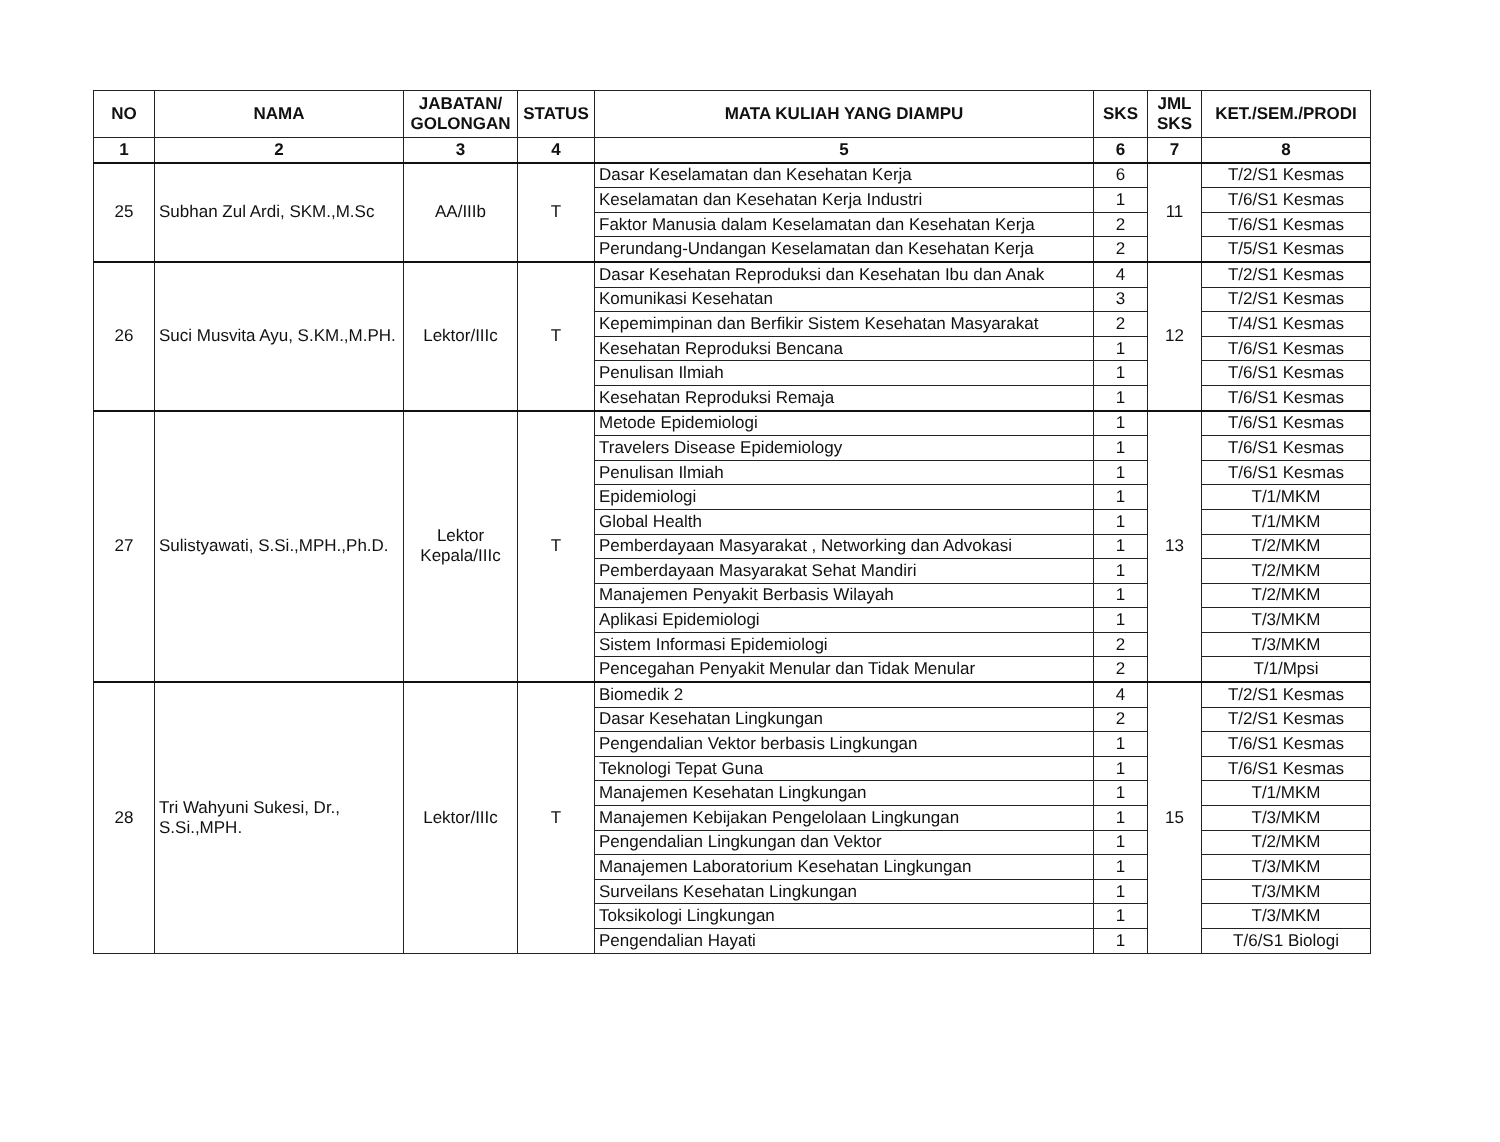| NO | NAMA | JABATAN/ GOLONGAN | STATUS | MATA KULIAH YANG DIAMPU | SKS | JML SKS | KET./SEM./PRODI |
| --- | --- | --- | --- | --- | --- | --- | --- |
| 1 | 2 | 3 | 4 | 5 | 6 | 7 | 8 |
| 25 | Subhan Zul Ardi, SKM.,M.Sc | AA/IIIb | T | Dasar Keselamatan dan Kesehatan Kerja | 6 | 11 | T/2/S1 Kesmas |
| | | | | Keselamatan dan Kesehatan Kerja Industri | 1 | | T/6/S1 Kesmas |
| | | | | Faktor Manusia dalam Keselamatan dan Kesehatan Kerja | 2 | | T/6/S1 Kesmas |
| | | | | Perundang-Undangan Keselamatan dan Kesehatan Kerja | 2 | | T/5/S1 Kesmas |
| 26 | Suci Musvita Ayu, S.KM.,M.PH. | Lektor/IIIc | T | Dasar Kesehatan Reproduksi dan Kesehatan Ibu dan Anak | 4 | 12 | T/2/S1 Kesmas |
| | | | | Komunikasi Kesehatan | 3 | | T/2/S1 Kesmas |
| | | | | Kepemimpinan dan Berfikir Sistem Kesehatan Masyarakat | 2 | | T/4/S1 Kesmas |
| | | | | Kesehatan Reproduksi Bencana | 1 | | T/6/S1 Kesmas |
| | | | | Penulisan Ilmiah | 1 | | T/6/S1 Kesmas |
| | | | | Kesehatan Reproduksi Remaja | 1 | | T/6/S1 Kesmas |
| 27 | Sulistyawati, S.Si.,MPH.,Ph.D. | Lektor Kepala/IIIc | T | Metode Epidemiologi | 1 | 13 | T/6/S1 Kesmas |
| | | | | Travelers Disease Epidemiology | 1 | | T/6/S1 Kesmas |
| | | | | Penulisan Ilmiah | 1 | | T/6/S1 Kesmas |
| | | | | Epidemiologi | 1 | | T/1/MKM |
| | | | | Global Health | 1 | | T/1/MKM |
| | | | | Pemberdayaan Masyarakat , Networking dan Advokasi | 1 | | T/2/MKM |
| | | | | Pemberdayaan Masyarakat Sehat Mandiri | 1 | | T/2/MKM |
| | | | | Manajemen Penyakit Berbasis Wilayah | 1 | | T/2/MKM |
| | | | | Aplikasi Epidemiologi | 1 | | T/3/MKM |
| | | | | Sistem Informasi Epidemiologi | 2 | | T/3/MKM |
| | | | | Pencegahan Penyakit Menular dan Tidak Menular | 2 | | T/1/Mpsi |
| 28 | Tri Wahyuni Sukesi, Dr., S.Si.,MPH. | Lektor/IIIc | T | Biomedik 2 | 4 | 15 | T/2/S1 Kesmas |
| | | | | Dasar Kesehatan Lingkungan | 2 | | T/2/S1 Kesmas |
| | | | | Pengendalian Vektor berbasis Lingkungan | 1 | | T/6/S1 Kesmas |
| | | | | Teknologi Tepat Guna | 1 | | T/6/S1 Kesmas |
| | | | | Manajemen Kesehatan Lingkungan | 1 | | T/1/MKM |
| | | | | Manajemen Kebijakan Pengelolaan Lingkungan | 1 | | T/3/MKM |
| | | | | Pengendalian Lingkungan dan Vektor | 1 | | T/2/MKM |
| | | | | Manajemen Laboratorium Kesehatan Lingkungan | 1 | | T/3/MKM |
| | | | | Surveilans Kesehatan Lingkungan | 1 | | T/3/MKM |
| | | | | Toksikologi Lingkungan | 1 | | T/3/MKM |
| | | | | Pengendalian Hayati | 1 | | T/6/S1 Biologi |